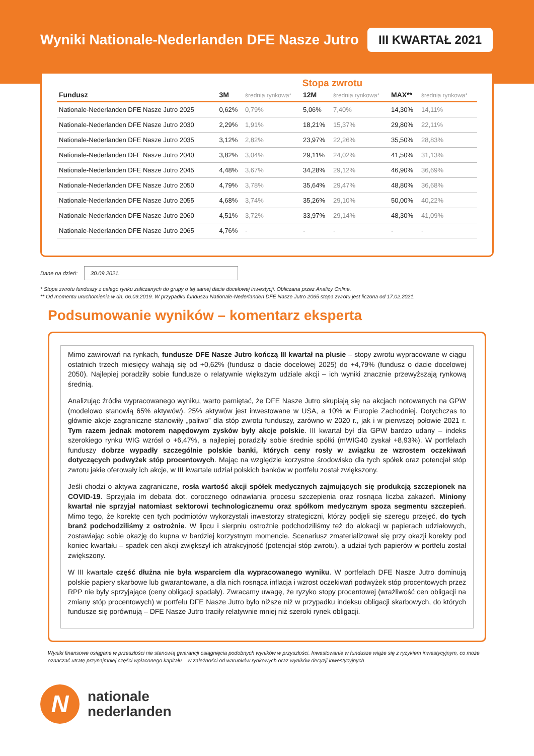Wyniki Nationale-Nederlanden DFE Nasze Jutro
III KWARTAŁ 2021
Stopa zwrotu
| Fundusz | 3M | średnia rynkowa* | 12M | średnia rynkowa* | MAX** | średnia rynkowa* |
| --- | --- | --- | --- | --- | --- | --- |
| Nationale-Nederlanden DFE Nasze Jutro 2025 | 0,62% | 0,79% | 5,06% | 7,40% | 14,30% | 14,11% |
| Nationale-Nederlanden DFE Nasze Jutro 2030 | 2,29% | 1,91% | 18,21% | 15,37% | 29,80% | 22,11% |
| Nationale-Nederlanden DFE Nasze Jutro 2035 | 3,12% | 2,82% | 23,97% | 22,26% | 35,50% | 28,83% |
| Nationale-Nederlanden DFE Nasze Jutro 2040 | 3,82% | 3,04% | 29,11% | 24,02% | 41,50% | 31,13% |
| Nationale-Nederlanden DFE Nasze Jutro 2045 | 4,48% | 3,67% | 34,28% | 29,12% | 46,90% | 36,69% |
| Nationale-Nederlanden DFE Nasze Jutro 2050 | 4,79% | 3,78% | 35,64% | 29,47% | 48,80% | 36,68% |
| Nationale-Nederlanden DFE Nasze Jutro 2055 | 4,68% | 3,74% | 35,26% | 29,10% | 50,00% | 40,22% |
| Nationale-Nederlanden DFE Nasze Jutro 2060 | 4,51% | 3,72% | 33,97% | 29,14% | 48,30% | 41,09% |
| Nationale-Nederlanden DFE Nasze Jutro 2065 | 4,76% | - | - | - | - | - |
Dane na dzień: 30.09.2021.
* Stopa zwrotu funduszy z całego rynku zaliczanych do grupy o tej samej dacie docelowej inwestycji. Obliczana przez Analizy Online.
** Od momentu uruchomienia w dn. 06.09.2019. W przypadku funduszu Nationale-Nederlanden DFE Nasze Jutro 2065 stopa zwrotu jest liczona od 17.02.2021.
Podsumowanie wyników – komentarz eksperta
Mimo zawirowań na rynkach, fundusze DFE Nasze Jutro kończą III kwartał na plusie – stopy zwrotu wypracowane w ciągu ostatnich trzech miesięcy wahają się od +0,62% (fundusz o dacie docelowej 2025) do +4,79% (fundusz o dacie docelowej 2050). Najlepiej poradziły sobie fundusze o relatywnie większym udziale akcji – ich wyniki znacznie przewyższają rynkową średnią.
Analizując źródła wypracowanego wyniku, warto pamiętać, że DFE Nasze Jutro skupiają się na akcjach notowanych na GPW (modelowo stanowią 65% aktywów). 25% aktywów jest inwestowane w USA, a 10% w Europie Zachodniej. Dotychczas to głównie akcje zagraniczne stanowiły „paliwo” dla stóp zwrotu funduszy, zarówno w 2020 r., jak i w pierwszej połowie 2021 r. Tym razem jednak motorem napędowym zysków były akcje polskie. III kwartał był dla GPW bardzo udany – indeks szerokiego rynku WIG wzrósł o +6,47%, a najlepiej poradziły sobie średnie spółki (mWIG40 zyskał +8,93%). W portfelach funduszy dobrze wypadły szczególnie polskie banki, których ceny rosły w związku ze wzrostem oczekiwań dotyczących podwyżek stóp procentowych. Mając na względzie korzystne środowisko dla tych spółek oraz potencjał stóp zwrotu jakie oferowały ich akcje, w III kwartale udział polskich banków w portfelu został zwiększony.
Jeśli chodzi o aktywa zagraniczne, rosła wartość akcji spółek medycznych zajmujących się produkcją szczepionek na COVID-19. Sprzyjała im debata dot. corocznego odnawiania procesu szczepienia oraz rosnąca liczba zakażeń. Miniony kwartał nie sprzyjał natomiast sektorowi technologicznemu oraz spółkom medycznym spoza segmentu szczepień. Mimo tego, że korektę cen tych podmiotów wykorzystali inwestorzy strategiczni, którzy podjęli się szeregu przejęć, do tych branż podchodziliśmy z ostrożnie. W lipcu i sierpniu ostrożnie podchodziliśmy też do alokacji w papierach udziałowych, zostawiając sobie okazję do kupna w bardziej korzystnym momencie. Scenariusz zmaterializował się przy okazji korekty pod koniec kwartału – spadek cen akcji zwiększył ich atrakcyjność (potencjał stóp zwrotu), a udział tych papierów w portfelu został zwiększony.
W III kwartale część dłużna nie była wsparciem dla wypracowanego wyniku. W portfelach DFE Nasze Jutro dominują polskie papiery skarbowe lub gwarantowane, a dla nich rosnąca inflacja i wzrost oczekiwań podwyżek stóp procentowych przez RPP nie były sprzyjające (ceny obligacji spadały). Zwracamy uwagę, że ryzyko stopy procentowej (wrażliwość cen obligacji na zmiany stóp procentowych) w portfelu DFE Nasze Jutro było niższe niż w przypadku indeksu obligacji skarbowych, do których fundusze się porównują – DFE Nasze Jutro traciły relatywnie mniej niż szeroki rynek obligacji.
Wyniki finansowe osiągane w przeszłości nie stanowią gwarancji osiągnięcia podobnych wyników w przyszłości. Inwestowanie w fundusze wiąże się z ryzykiem inwestycyjnym, co może oznaczać utratę przynajmniej części wpłaconego kapitału – w zależności od warunków rynkowych oraz wyników decyzji inwestycyjnych.
N
nationale
nederlanden